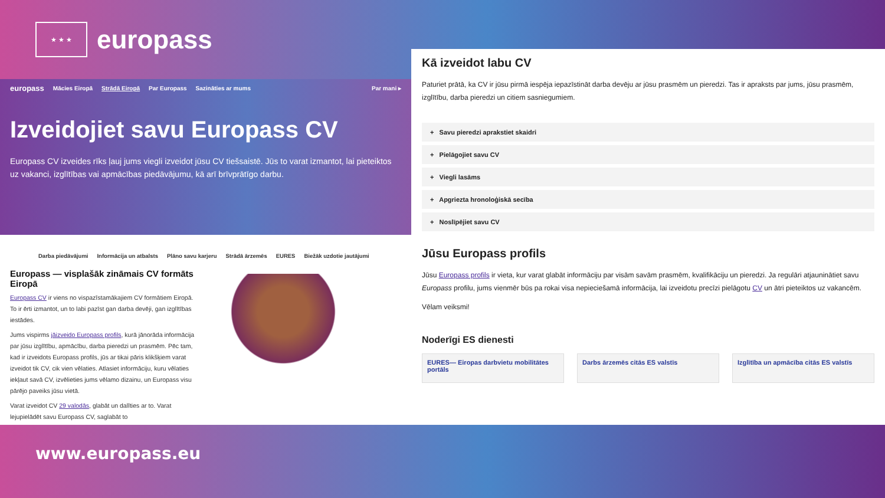★ ★ ★
europass
europass Mācies Eiropā Strādā Eiropā Par Europass Sazināties ar mums Par mani ▸
Izveidojiet savu Europass CV
Europass CV izveides rīks ļauj jums viegli izveidot jūsu CV tiešsaistē. Jūs to varat izmantot, lai pieteiktos uz vakanci, izglītības vai apmācības piedāvājumu, kā arī brīvprātīgo darbu.
Darba piedāvājumi Informācija un atbalsts Plāno savu karjeru Strādā ārzemēs EURES Biežāk uzdotie jautājumi
Europass — visplašāk zināmais CV formāts Eiropā
Europass CV ir viens no vispazīstamākajiem CV formātiem Eiropā. To ir ērti izmantot, un to labi pazīst gan darba devēji, gan izglītības iestādes.
Jums vispirms jāizveido Europass profils, kurā jānorāda informācija par jūsu izglītību, apmācību, darba pieredzi un prasmēm. Pēc tam, kad ir izveidots Europass profils, jūs ar tikai pāris klikšķiem varat izveidot tik CV, cik vien vēlaties. Atlasiet informāciju, kuru vēlaties iekļaut savā CV, izvēlieties jums vēlamo dizainu, un Europass visu pārējo paveiks jūsu vietā.
Varat izveidot CV 29 valodās, glabāt un dalīties ar to. Varat lejupielādēt savu Europass CV, saglabāt to
Kā izveidot labu CV
Paturiet prātā, ka CV ir jūsu pirmā iespēja iepazīstināt darba devēju ar jūsu prasmēm un pieredzi. Tas ir apraksts par jums, jūsu prasmēm, izglītību, darba pieredzi un citiem sasniegumiem.
+ Savu pieredzi aprakstiet skaidri
+ Pielāgojiet savu CV
+ Viegli lasāms
+ Apgriezta hronoloģiskā secība
+ Noslīpējiet savu CV
Jūsu Europass profils
Jūsu Europass profils ir vieta, kur varat glabāt informāciju par visām savām prasmēm, kvalifikāciju un pieredzi. Ja regulāri atjauninātiet savu Europass profilu, jums vienmēr būs pa rokai visa nepieciešamā informācija, lai izveidotu precīzi pielāgotu CV un ātri pieteiktos uz vakancēm.
Vēlam veiksmi!
Noderīgi ES dienesti
EURES— Eiropas darbvietu mobilitātes portāls
Darbs ārzemēs citās ES valstīs Izglītība un apmācība citās ES valstīs
www.europass.eu